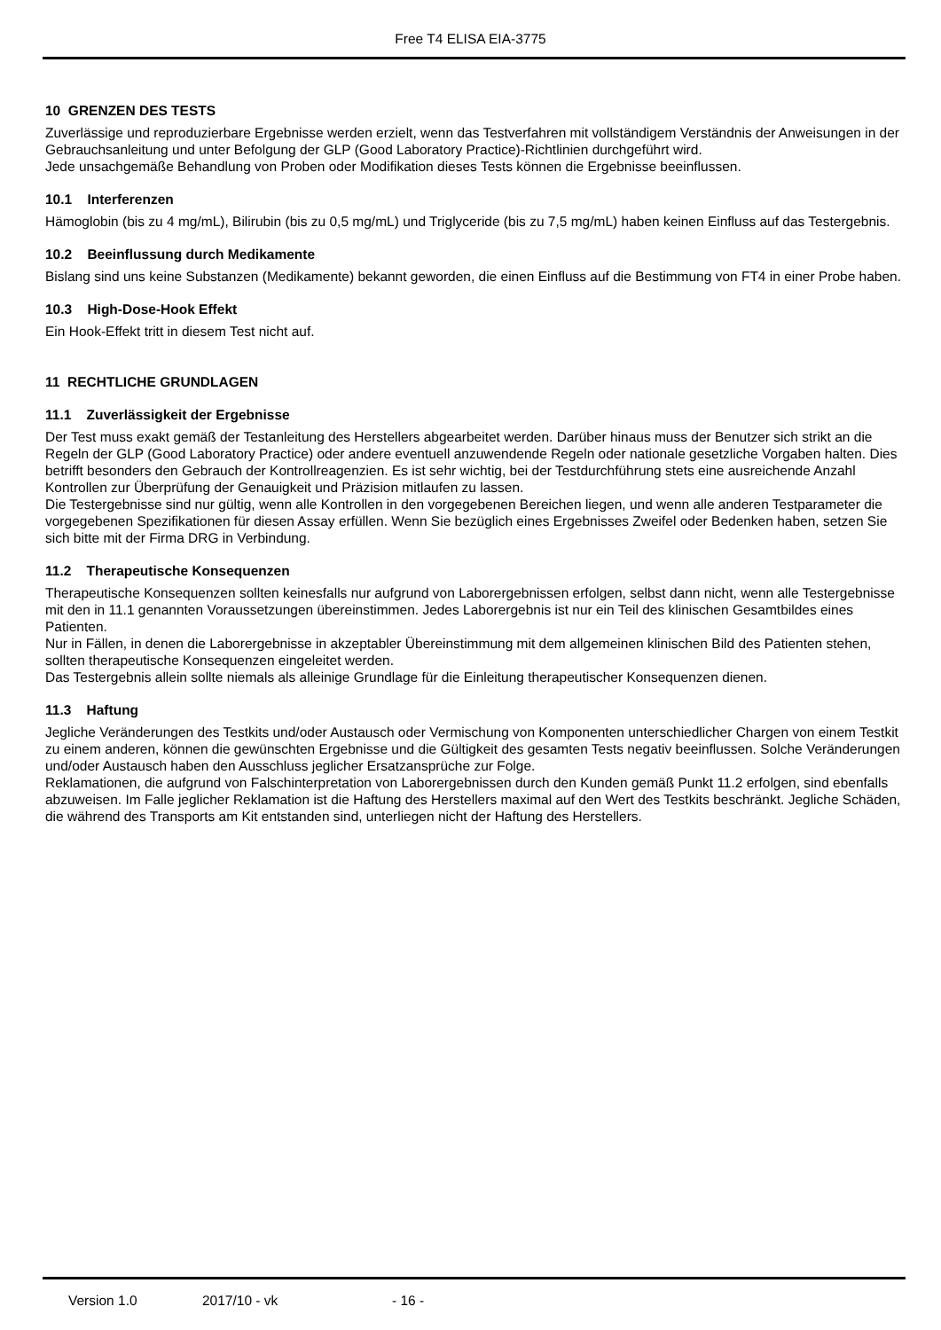Free T4 ELISA EIA-3775
10 GRENZEN DES TESTS
Zuverlässige und reproduzierbare Ergebnisse werden erzielt, wenn das Testverfahren mit vollständigem Verständnis der Anweisungen in der Gebrauchsanleitung und unter Befolgung der GLP (Good Laboratory Practice)-Richtlinien durchgeführt wird.
Jede unsachgemäße Behandlung von Proben oder Modifikation dieses Tests können die Ergebnisse beeinflussen.
10.1 Interferenzen
Hämoglobin (bis zu 4 mg/mL), Bilirubin (bis zu 0,5 mg/mL) und Triglyceride (bis zu 7,5 mg/mL) haben keinen Einfluss auf das Testergebnis.
10.2 Beeinflussung durch Medikamente
Bislang sind uns keine Substanzen (Medikamente) bekannt geworden, die einen Einfluss auf die Bestimmung von FT4 in einer Probe haben.
10.3 High-Dose-Hook Effekt
Ein Hook-Effekt tritt in diesem Test nicht auf.
11 RECHTLICHE GRUNDLAGEN
11.1 Zuverlässigkeit der Ergebnisse
Der Test muss exakt gemäß der Testanleitung des Herstellers abgearbeitet werden. Darüber hinaus muss der Benutzer sich strikt an die Regeln der GLP (Good Laboratory Practice) oder andere eventuell anzuwendende Regeln oder nationale gesetzliche Vorgaben halten. Dies betrifft besonders den Gebrauch der Kontrollreagenzien. Es ist sehr wichtig, bei der Testdurchführung stets eine ausreichende Anzahl Kontrollen zur Überprüfung der Genauigkeit und Präzision mitlaufen zu lassen.
Die Testergebnisse sind nur gültig, wenn alle Kontrollen in den vorgegebenen Bereichen liegen, und wenn alle anderen Testparameter die vorgegebenen Spezifikationen für diesen Assay erfüllen. Wenn Sie bezüglich eines Ergebnisses Zweifel oder Bedenken haben, setzen Sie sich bitte mit der Firma DRG in Verbindung.
11.2 Therapeutische Konsequenzen
Therapeutische Konsequenzen sollten keinesfalls nur aufgrund von Laborergebnissen erfolgen, selbst dann nicht, wenn alle Testergebnisse mit den in 11.1 genannten Voraussetzungen übereinstimmen. Jedes Laborergebnis ist nur ein Teil des klinischen Gesamtbildes eines Patienten.
Nur in Fällen, in denen die Laborergebnisse in akzeptabler Übereinstimmung mit dem allgemeinen klinischen Bild des Patienten stehen, sollten therapeutische Konsequenzen eingeleitet werden.
Das Testergebnis allein sollte niemals als alleinige Grundlage für die Einleitung therapeutischer Konsequenzen dienen.
11.3 Haftung
Jegliche Veränderungen des Testkits und/oder Austausch oder Vermischung von Komponenten unterschiedlicher Chargen von einem Testkit zu einem anderen, können die gewünschten Ergebnisse und die Gültigkeit des gesamten Tests negativ beeinflussen. Solche Veränderungen und/oder Austausch haben den Ausschluss jeglicher Ersatzansprüche zur Folge.
Reklamationen, die aufgrund von Falschinterpretation von Laborergebnissen durch den Kunden gemäß Punkt 11.2 erfolgen, sind ebenfalls abzuweisen. Im Falle jeglicher Reklamation ist die Haftung des Herstellers maximal auf den Wert des Testkits beschränkt. Jegliche Schäden, die während des Transports am Kit entstanden sind, unterliegen nicht der Haftung des Herstellers.
Version 1.0 2017/10 - vk - 16 -